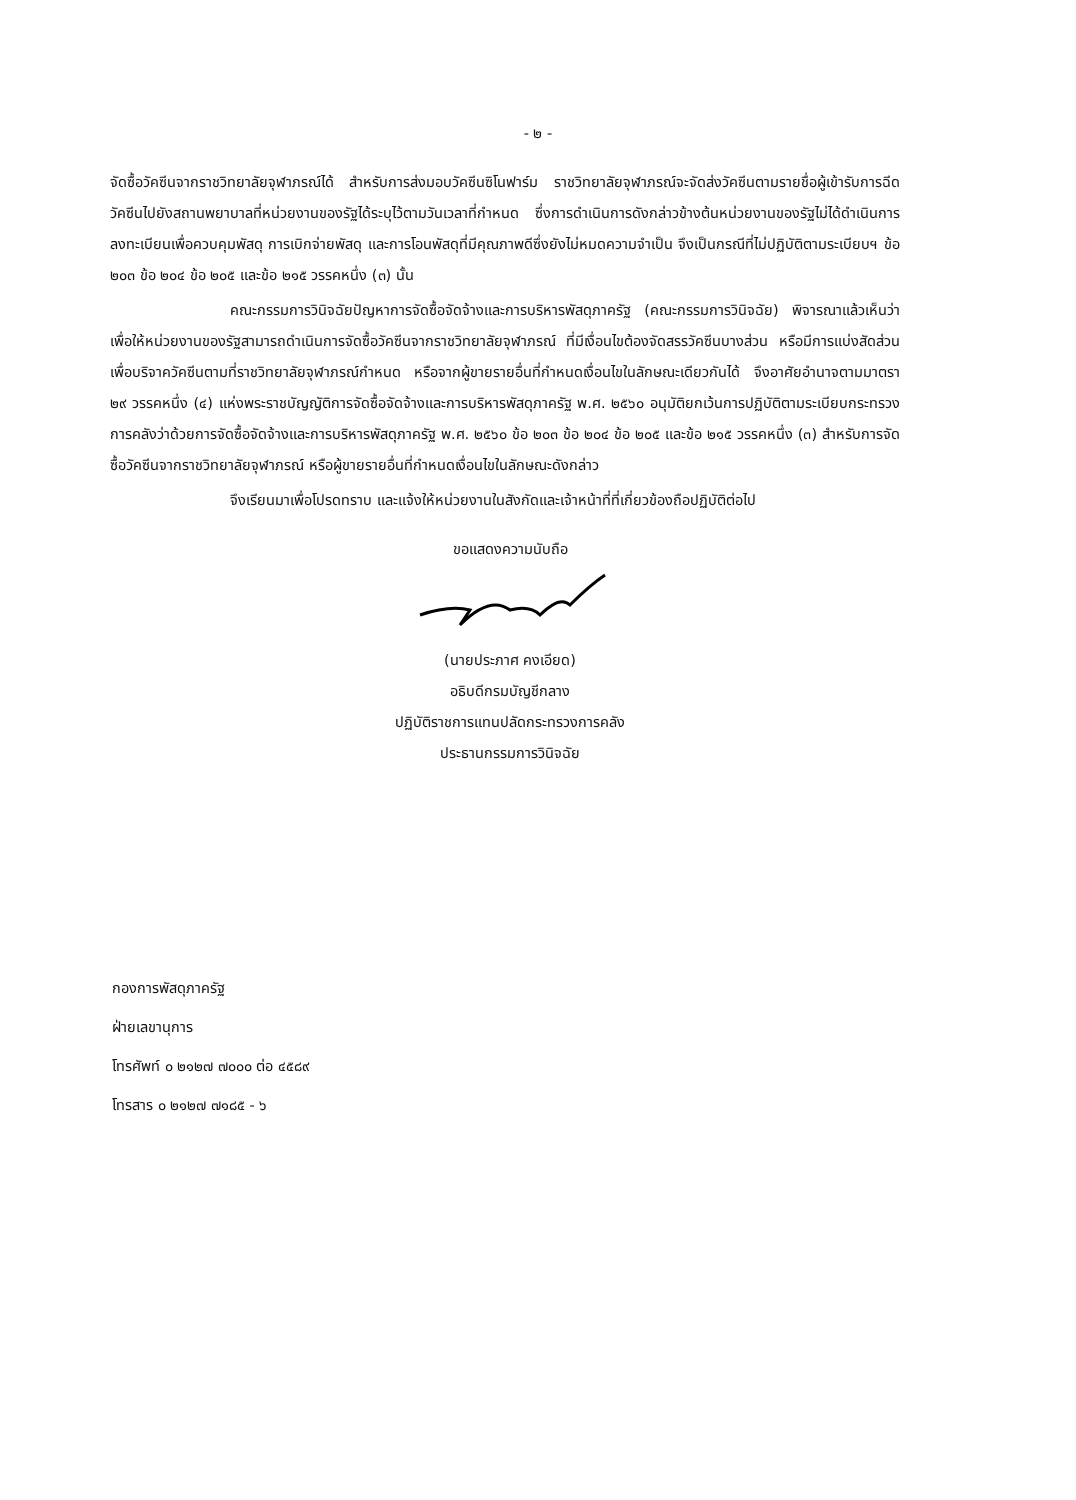- ๒ -
จัดซื้อวัคซีนจากราชวิทยาลัยจุฬาภรณ์ได้ สำหรับการส่งมอบวัคซีนซิโนฟาร์ม ราชวิทยาลัยจุฬาภรณ์จะจัดส่งวัคซีนตามรายชื่อผู้เข้ารับการฉีดวัคซีนไปยังสถานพยาบาลที่หน่วยงานของรัฐได้ระบุไว้ตามวันเวลาที่กำหนด ซึ่งการดำเนินการดังกล่าวข้างต้นหน่วยงานของรัฐไม่ได้ดำเนินการลงทะเบียนเพื่อควบคุมพัสดุ การเบิกจ่ายพัสดุ และการโอนพัสดุที่มีคุณภาพดีซึ่งยังไม่หมดความจำเป็น จึงเป็นกรณีที่ไม่ปฏิบัติตามระเบียบฯ ข้อ ๒๐๓ ข้อ ๒๐๔ ข้อ ๒๐๕ และข้อ ๒๑๕ วรรคหนึ่ง (๓) นั้น
คณะกรรมการวินิจฉัยปัญหาการจัดซื้อจัดจ้างและการบริหารพัสดุภาครัฐ (คณะกรรมการวินิจฉัย) พิจารณาแล้วเห็นว่า เพื่อให้หน่วยงานของรัฐสามารถดำเนินการจัดซื้อวัคซีนจากราชวิทยาลัยจุฬาภรณ์ ที่มีเงื่อนไขต้องจัดสรรวัคซีนบางส่วน หรือมีการแบ่งสัดส่วนเพื่อบริจาควัคซีนตามที่ราชวิทยาลัยจุฬาภรณ์กำหนด หรือจากผู้ขายรายอื่นที่กำหนดเงื่อนไขในลักษณะเดียวกันได้ จึงอาศัยอำนาจตามมาตรา ๒๙ วรรคหนึ่ง (๔) แห่งพระราชบัญญัติการจัดซื้อจัดจ้างและการบริหารพัสดุภาครัฐ พ.ศ. ๒๕๖๐ อนุมัติยกเว้นการปฏิบัติตามระเบียบกระทรวงการคลังว่าด้วยการจัดซื้อจัดจ้างและการบริหารพัสดุภาครัฐ พ.ศ. ๒๕๖๐ ข้อ ๒๐๓ ข้อ ๒๐๔ ข้อ ๒๐๕ และข้อ ๒๑๕ วรรคหนึ่ง (๓) สำหรับการจัดซื้อวัคซีนจากราชวิทยาลัยจุฬาภรณ์ หรือผู้ขายรายอื่นที่กำหนดเงื่อนไขในลักษณะดังกล่าว
จึงเรียนมาเพื่อโปรดทราบ และแจ้งให้หน่วยงานในสังกัดและเจ้าหน้าที่ที่เกี่ยวข้องถือปฏิบัติต่อไป
ขอแสดงความนับถือ
(นายประภาศ คงเอียด)
อธิบดีกรมบัญชีกลาง
ปฏิบัติราชการแทนปลัดกระทรวงการคลัง
ประธานกรรมการวินิจฉัย
กองการพัสดุภาครัฐ
ฝ่ายเลขานุการ
โทรศัพท์ ๐ ๒๑๒๗ ๗๐๐๐ ต่อ ๔๕๘๙
โทรสาร ๐ ๒๑๒๗ ๗๑๘๕ - ๖